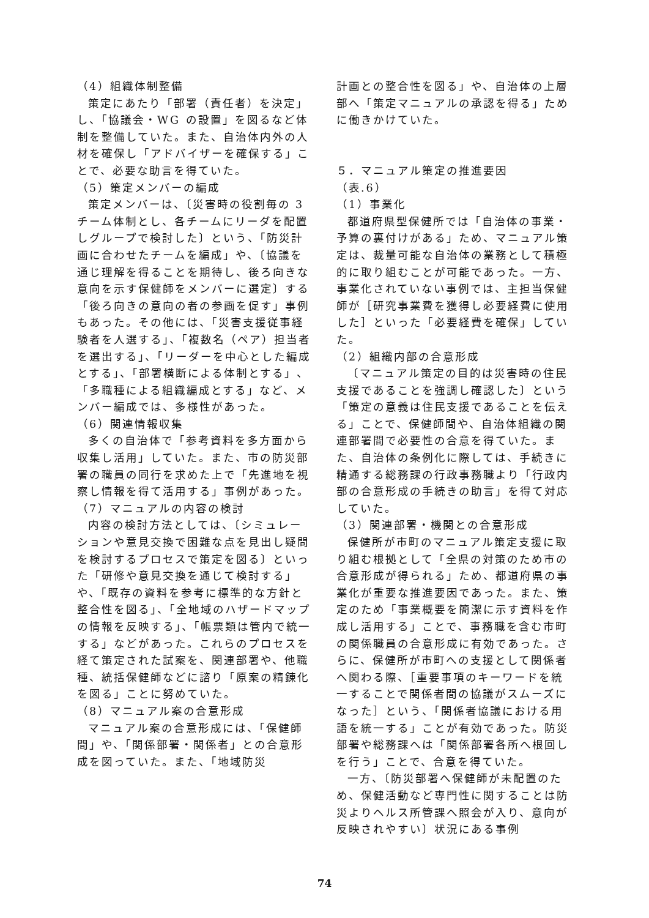（4）組織体制整備
策定にあたり「部署（責任者）を決定」し、「協議会・WG の設置」を図るなど体制を整備していた。また、自治体内外の人材を確保し「アドバイザーを確保する」ことで、必要な助言を得ていた。
（5）策定メンバーの編成
策定メンバーは、〔災害時の役割毎の 3 チーム体制とし、各チームにリーダを配置しグループで検討した〕という、「防災計画に合わせたチームを編成」や、〔協議を通じ理解を得ることを期待し、後ろ向きな意向を示す保健師をメンバーに選定〕する「後ろ向きの意向の者の参画を促す」事例もあった。その他には、「災害支援従事経験者を人選する」、「複数名（ペア）担当者を選出する」、「リーダーを中心とした編成とする」、「部署横断による体制とする」、「多職種による組織編成とする」など、メンバー編成では、多様性があった。
（6）関連情報収集
多くの自治体で「参考資料を多方面から収集し活用」していた。また、市の防災部署の職員の同行を求めた上で「先進地を視察し情報を得て活用する」事例があった。
（7）マニュアルの内容の検討
内容の検討方法としては、〔シミュレーションや意見交換で困難な点を見出し疑問を検討するプロセスで策定を図る〕といった「研修や意見交換を通じて検討する」や、「既存の資料を参考に標準的な方針と整合性を図る」、「全地域のハザードマップの情報を反映する」、「帳票類は管内で統一する」などがあった。これらのプロセスを経て策定された試案を、関連部署や、他職種、統括保健師などに諮り「原案の精錬化を図る」ことに努めていた。
（8）マニュアル案の合意形成
マニュアル案の合意形成には、「保健師間」や、「関係部署・関係者」との合意形成を図っていた。また、「地域防災
計画との整合性を図る」や、自治体の上層部へ「策定マニュアルの承認を得る」ために働きかけていた。
５．マニュアル策定の推進要因
（表.6）
（1）事業化
都道府県型保健所では「自治体の事業・予算の裏付けがある」ため、マニュアル策定は、裁量可能な自治体の業務として積極的に取り組むことが可能であった。一方、事業化されていない事例では、主担当保健師が［研究事業費を獲得し必要経費に使用した］といった「必要経費を確保」していた。
（2）組織内部の合意形成
〔マニュアル策定の目的は災害時の住民支援であることを強調し確認した〕という「策定の意義は住民支援であることを伝える」ことで、保健師間や、自治体組織の関連部署間で必要性の合意を得ていた。また、自治体の条例化に際しては、手続きに精通する総務課の行政事務職より「行政内部の合意形成の手続きの助言」を得て対応していた。
（3）関連部署・機関との合意形成
保健所が市町のマニュアル策定支援に取り組む根拠として「全県の対策のため市の合意形成が得られる」ため、都道府県の事業化が重要な推進要因であった。また、策定のため「事業概要を簡潔に示す資料を作成し活用する」ことで、事務職を含む市町の関係職員の合意形成に有効であった。さらに、保健所が市町への支援として関係者へ関わる際、［重要事項のキーワードを統一することで関係者間の協議がスムーズになった］という、「関係者協議における用語を統一する」ことが有効であった。防災部署や総務課へは「関係部署各所へ根回しを行う」ことで、合意を得ていた。
一方、〔防災部署へ保健師が未配置のため、保健活動など専門性に関することは防災よりヘルス所管課へ照会が入り、意向が反映されやすい〕状況にある事例
74